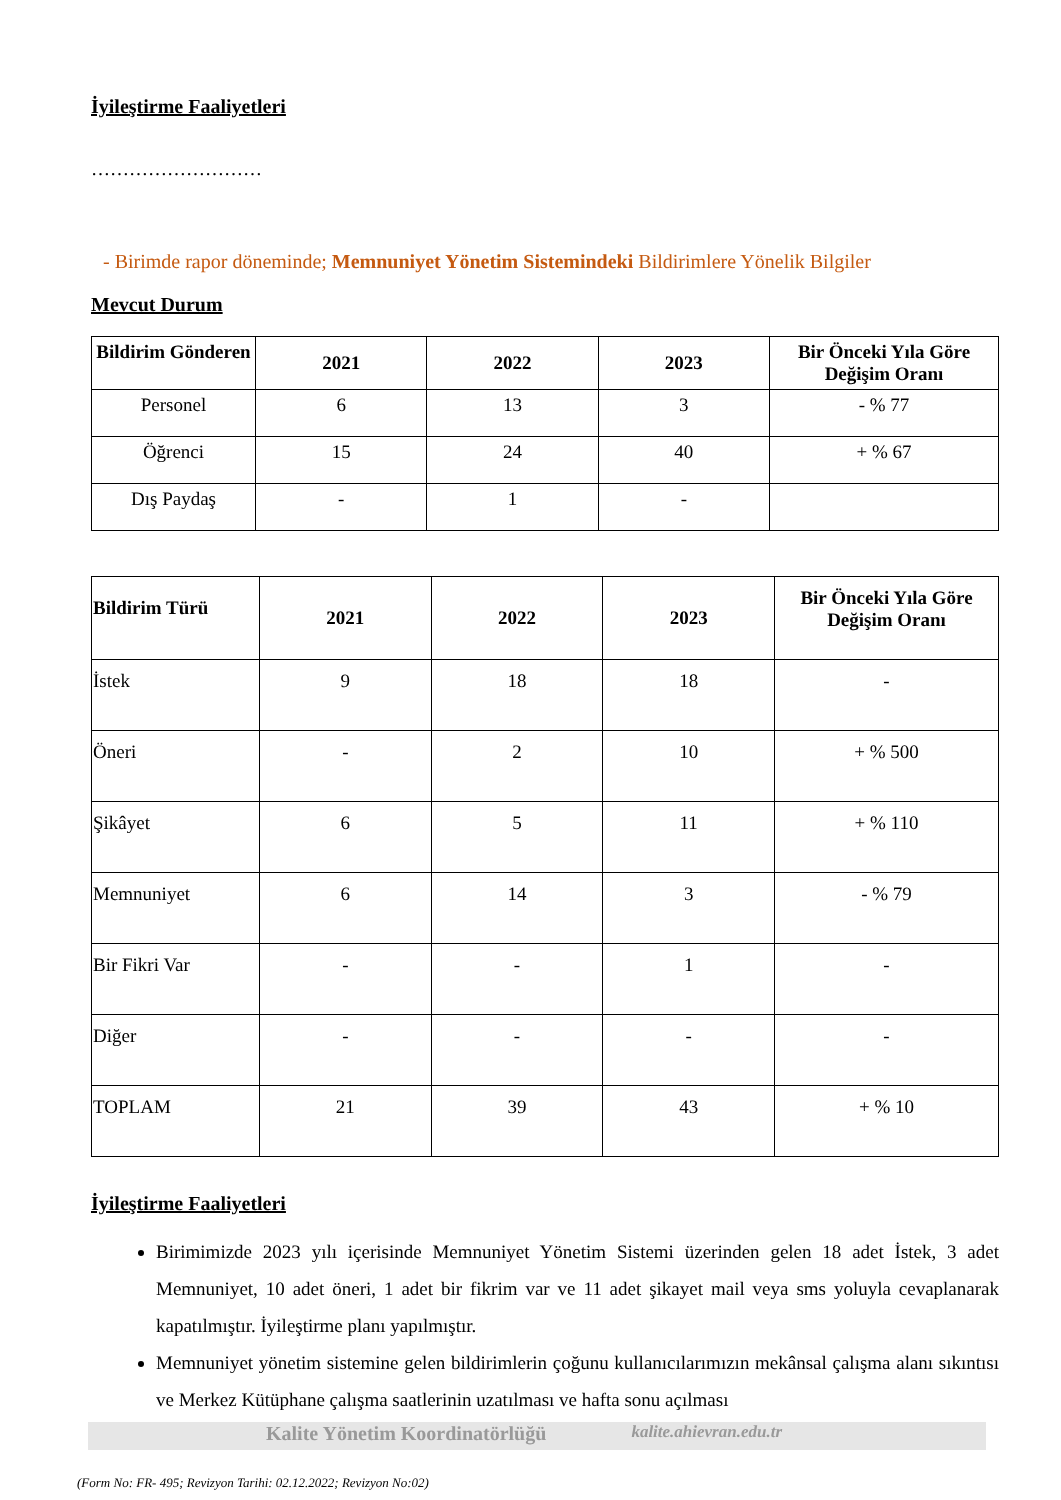İyileştirme Faaliyetleri
………………………
- Birimde rapor döneminde; Memnuniyet Yönetim Sistemindeki Bildirimlere Yönelik Bilgiler
Mevcut Durum
| Bildirim Gönderen | 2021 | 2022 | 2023 | Bir Önceki Yıla Göre Değişim Oranı |
| --- | --- | --- | --- | --- |
| Personel | 6 | 13 | 3 | - % 77 |
| Öğrenci | 15 | 24 | 40 | + % 67 |
| Dış Paydaş | - | 1 | - | |
| Bildirim Türü | 2021 | 2022 | 2023 | Bir Önceki Yıla Göre Değişim Oranı |
| --- | --- | --- | --- | --- |
| İstek | 9 | 18 | 18 | - |
| Öneri | - | 2 | 10 | + % 500 |
| Şikâyet | 6 | 5 | 11 | + % 110 |
| Memnuniyet | 6 | 14 | 3 | - % 79 |
| Bir Fikri Var | - | - | 1 | - |
| Diğer | - | - | - | - |
| TOPLAM | 21 | 39 | 43 | + % 10 |
İyileştirme Faaliyetleri
Birimimizde 2023 yılı içerisinde Memnuniyet Yönetim Sistemi üzerinden gelen 18 adet İstek, 3 adet Memnuniyet, 10 adet öneri, 1 adet bir fikrim var ve 11 adet şikayet mail veya sms yoluyla cevaplanarak kapatılmıştır. İyileştirme planı yapılmıştır.
Memnuniyet yönetim sistemine gelen bildirimlerin çoğunu kullanıcılarımızın mekânsal çalışma alanı sıkıntısı ve Merkez Kütüphane çalışma saatlerinin uzatılması ve hafta sonu açılması
Kalite Yönetim Koordinatörlüğü kalite.ahievran.edu.tr
(Form No: FR- 495; Revizyon Tarihi: 02.12.2022; Revizyon No:02)